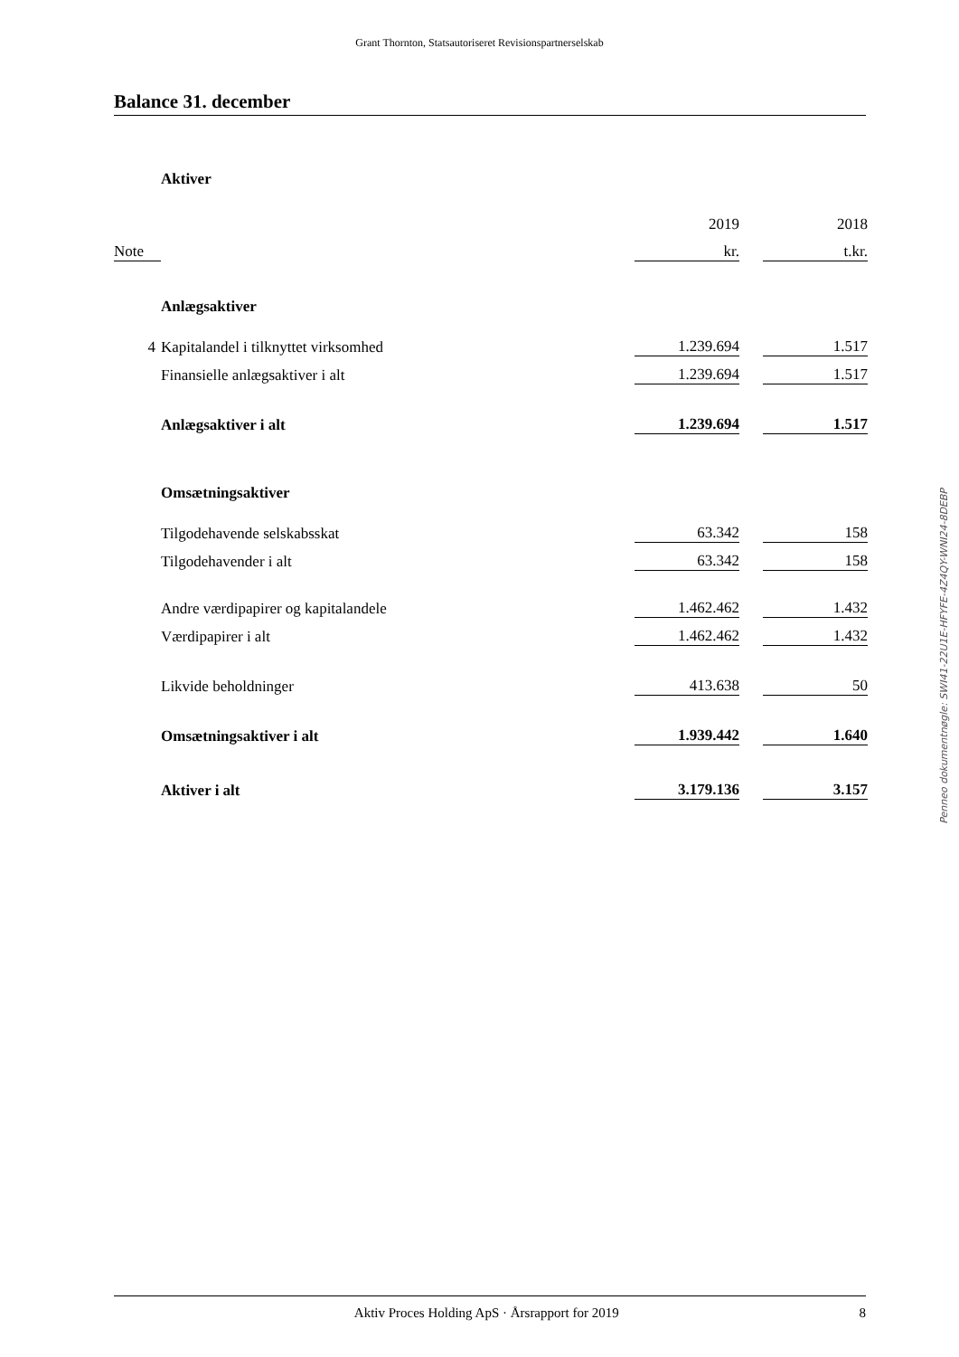Grant Thornton, Statsautoriseret Revisionspartnerselskab
Balance 31. december
| | Aktiver | | | |
| | | 2019 | | 2018 |
| Note | | kr. | | t.kr. |
| | Anlægsaktiver | | | |
| 4 | Kapitalandel i tilknyttet virksomhed | 1.239.694 | | 1.517 |
| | Finansielle anlægsaktiver i alt | 1.239.694 | | 1.517 |
| | Anlægsaktiver i alt | 1.239.694 | | 1.517 |
| | Omsætningsaktiver | | | |
| | Tilgodehavende selskabsskat | 63.342 | | 158 |
| | Tilgodehavender i alt | 63.342 | | 158 |
| | Andre værdipapirer og kapitalandele | 1.462.462 | | 1.432 |
| | Værdipapirer i alt | 1.462.462 | | 1.432 |
| | Likvide beholdninger | 413.638 | | 50 |
| | Omsætningsaktiver i alt | 1.939.442 | | 1.640 |
| | Aktiver i alt | 3.179.136 | | 3.157 |
Penneo dokumentnøgle: SWI41-22U1E-HFYFE-4Z4QY-WNI24-8DEBP
Aktiv Proces Holding ApS · Årsrapport for 2019 8